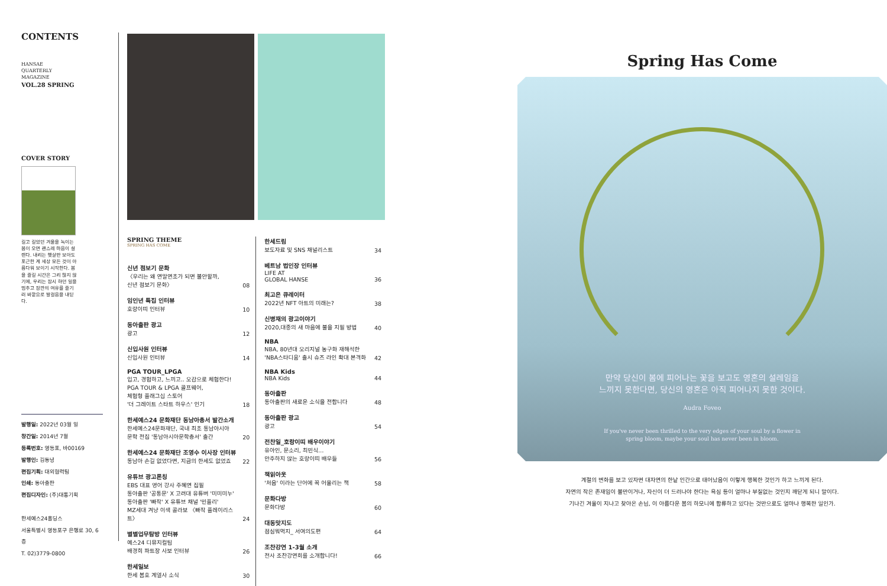CONTENTS
HANSAE
QUARTERLY
MAGAZINE
VOL.28 SPRING
COVER STORY
길고 길었던 겨울을 녹이는 봄이 오면 괜스레 마음이 설렌다. 내리는 햇살만 보아도 포근한 게 세상 모든 것이 아름다워 보이기 시작한다. 봄을 즐길 시간은 그리 많지 않기에, 우리는 잠시 하던 일을 멈추고 잠깐의 여유를 즐기러 바깥으로 발걸음을 내딛다.
발행일: 2022년 03월 일
창간일: 2014년 7월
등록번호: 영등포, 바00169
발행인: 김동녕
편집기획: 대외협력팀
인쇄: 동아출판
편집디자인: (주)대통기획
한세예스24홀딩스
서울특별시 영등포구 은행로 30, 6층
T. 02)3779-0800
SPRING THEME
SPRING HAS COME
신년 점보기 문화
〈우리는 왜 연말연초가 되면 불안할까,
신년 점보기 문화〉 08
임인년 특집 인터뷰
호랑이띠 인터뷰 10
동아출판 광고
광고 12
신입사원 인터뷰
신입사원 인터뷰 14
PGA TOUR_LPGA
입고, 경험하고, 느끼고.. 오감으로 체험한다!
PGA TOUR & LPGA 골프웨어,
체험형 플래그십 스토어
'더 그레이트 스타트 하우스' 인기 18
한세예스24 문화재단 동남아총서 발간소개
한세예스24문화재단, 국내 최초 동남아시아
문학 전집 '동남아시아문학총서' 출간 20
한세예스24 문화재단 조영수 이사장 인터뷰
동남아 손길 없었다면, 지금의 한세도 없었죠 22
유튜브 광고론칭
EBS 대표 영어 강사 주혜연 집필
동아출판 '공통문' X 고려대 유튜버 '미미미누'
동아출판 '빠작' X 유튜브 채널 '민플리'
MZ세대 겨냥 이색 콜라보 〈빠작 플레이리스트〉 24
별별업무탐방 인터뷰
예스24 디뮤지컬팀
배경희 파트장 사보 인터뷰 26
한세일보
한세 봄호 계열사 소식 30
한세드림
보도자료 및 SNS 채널리스트 34
베트남 법인장 인터뷰
LIFE AT
GLOBAL HANSE 36
최고은 큐레이터
2022년 NFT 아트의 미래는? 38
신병재의 광고이야기
2020,대중의 새 마음에 불을 지필 방법 40
NBA
NBA, 80년대 오리지널 농구화 재해석한
'NBA스타디움' 출시 슈즈 라인 확대 본격화 42
NBA Kids
NBA Kids 44
동아출판
동아출판의 새로운 소식을 전합니다 48
동아출판 광고
광고 54
전찬일_호랑이띠 배우이야기
유아인, 문소리, 최민식…
안주하지 않는 호랑이띠 배우들 56
책읽아웃
'처음' 이라는 단어에 꼭 어울리는 책 58
문화다방
문화다방 60
대동맛지도
점심뭐먹지_ 서여의도편 64
조찬강연 1-3월 소개
전사 조찬강연회를 소개합니다! 66
Spring Has Come
만약 당신이 봄에 피어나는 꽃을 보고도 영혼의 설레임을
느끼지 못한다면, 당신의 영혼은 아직 피어나지 못한 것이다.
Audra Foveo
If you've never been thrilled to the very edges of your soul by a flower in
spring bloom, maybe your soul has never been in bloom.
계절의 변화를 보고 있자면 대자연의 한낱 인간으로 태어났음이 이렇게 행복한 것인가 하고 느끼게 된다.
자연의 작은 존재임이 불만이거나, 자신이 더 드러나야 한다는 욕심 등이 얼마나 부질없는 것인지 깨닫게 되니 말이다.
기나긴 겨울이 지나고 찾아온 손님, 이 아름다운 봄의 하모니에 합류하고 있다는 것만으로도 얼마나 행복한 일인가.